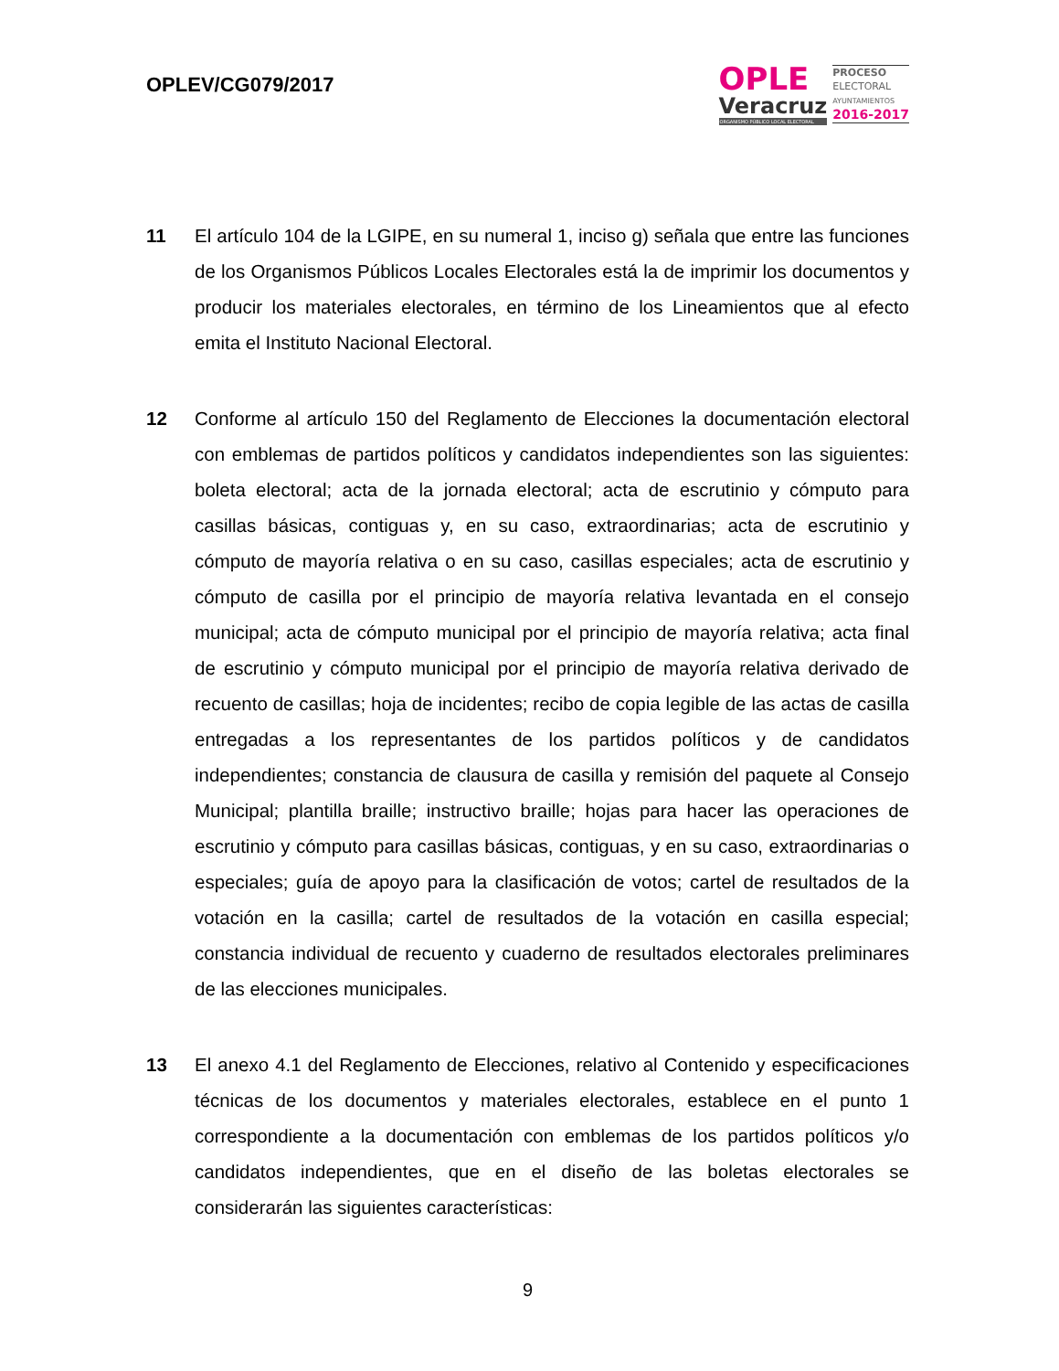OPLEV/CG079/2017
OPLE
Veracruz
ORGANISMO PÚBLICO LOCAL ELECTORAL
PROCESO
ELECTORAL
AYUNTAMIENTOS
2016-2017
11 El artículo 104 de la LGIPE, en su numeral 1, inciso g) señala que entre las funciones de los Organismos Públicos Locales Electorales está la de imprimir los documentos y producir los materiales electorales, en término de los Lineamientos que al efecto emita el Instituto Nacional Electoral.
12 Conforme al artículo 150 del Reglamento de Elecciones la documentación electoral con emblemas de partidos políticos y candidatos independientes son las siguientes: boleta electoral; acta de la jornada electoral; acta de escrutinio y cómputo para casillas básicas, contiguas y, en su caso, extraordinarias; acta de escrutinio y cómputo de mayoría relativa o en su caso, casillas especiales; acta de escrutinio y cómputo de casilla por el principio de mayoría relativa levantada en el consejo municipal; acta de cómputo municipal por el principio de mayoría relativa; acta final de escrutinio y cómputo municipal por el principio de mayoría relativa derivado de recuento de casillas; hoja de incidentes; recibo de copia legible de las actas de casilla entregadas a los representantes de los partidos políticos y de candidatos independientes; constancia de clausura de casilla y remisión del paquete al Consejo Municipal; plantilla braille; instructivo braille; hojas para hacer las operaciones de escrutinio y cómputo para casillas básicas, contiguas, y en su caso, extraordinarias o especiales; guía de apoyo para la clasificación de votos; cartel de resultados de la votación en la casilla; cartel de resultados de la votación en casilla especial; constancia individual de recuento y cuaderno de resultados electorales preliminares de las elecciones municipales.
13 El anexo 4.1 del Reglamento de Elecciones, relativo al Contenido y especificaciones técnicas de los documentos y materiales electorales, establece en el punto 1 correspondiente a la documentación con emblemas de los partidos políticos y/o candidatos independientes, que en el diseño de las boletas electorales se considerarán las siguientes características:
9